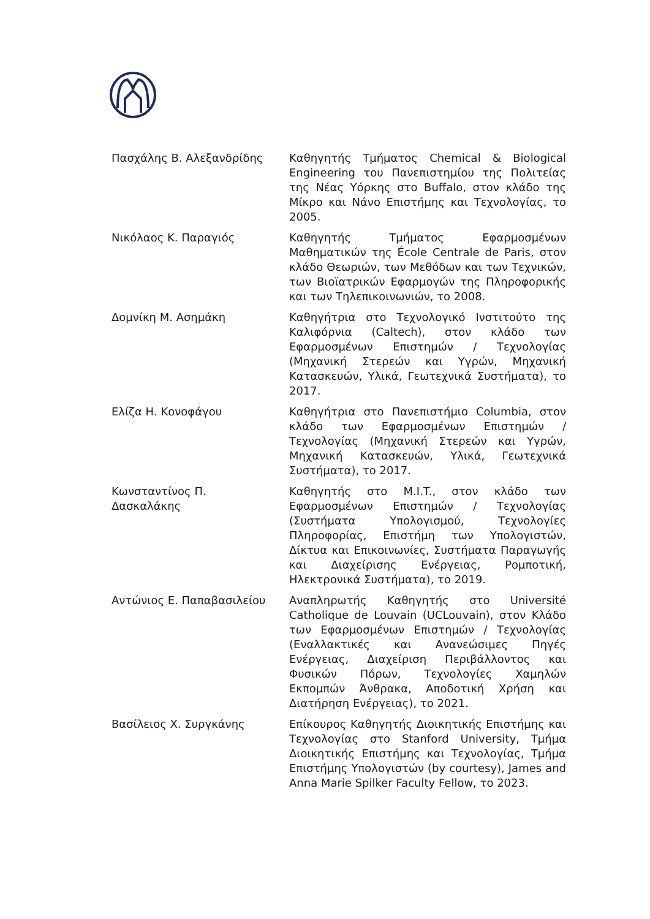| Πασχάλης Β. Αλεξανδρίδης | Καθηγητής Τμήματος Chemical & Biological Engineering του Πανεπιστημίου της Πολιτείας της Νέας Υόρκης στο Buffalo, στον κλάδο της Μίκρο και Νάνο Επιστήμης και Τεχνολογίας, το 2005. |
| Νικόλαος Κ. Παραγιός | Καθηγητής Τμήματος Εφαρμοσμένων Μαθηματικών της École Centrale de Paris, στον κλάδο Θεωριών, των Μεθόδων και των Τεχνικών, των Βιοϊατρικών Εφαρμογών της Πληροφορικής και των Τηλεπικοινωνιών, το 2008. |
| Δομνίκη Μ. Ασημάκη | Καθηγήτρια στο Τεχνολογικό Ινστιτούτο της Καλιφόρνια (Caltech), στον κλάδο των Εφαρμοσμένων Επιστημών / Τεχνολογίας (Μηχανική Στερεών και Υγρών, Μηχανική Κατασκευών, Υλικά, Γεωτεχνικά Συστήματα), το 2017. |
| Ελίζα Η. Κονοφάγου | Καθηγήτρια στο Πανεπιστήμιο Columbia, στον κλάδο των Εφαρμοσμένων Επιστημών / Τεχνολογίας (Μηχανική Στερεών και Υγρών, Μηχανική Κατασκευών, Υλικά, Γεωτεχνικά Συστήματα), το 2017. |
| Κωνσταντίνος Π. Δασκαλάκης | Καθηγητής στο M.I.T., στον κλάδο των Εφαρμοσμένων Επιστημών / Τεχνολογίας (Συστήματα Υπολογισμού, Τεχνολογίες Πληροφορίας, Επιστήμη των Υπολογιστών, Δίκτυα και Επικοινωνίες, Συστήματα Παραγωγής και Διαχείρισης Ενέργειας, Ρομποτική, Ηλεκτρονικά Συστήματα), το 2019. |
| Αντώνιος Ε. Παπαβασιλείου | Αναπληρωτής Καθηγητής στο Université Catholique de Louvain (UCLouvain), στον Κλάδο των Εφαρμοσμένων Επιστημών / Τεχνολογίας (Εναλλακτικές και Ανανεώσιμες Πηγές Ενέργειας, Διαχείριση Περιβάλλοντος και Φυσικών Πόρων, Τεχνολογίες Χαμηλών Εκπομπών Άνθρακα, Αποδοτική Χρήση και Διατήρηση Ενέργειας), το 2021. |
| Βασίλειος Χ. Συργκάνης | Επίκουρος Καθηγητής Διοικητικής Επιστήμης και Τεχνολογίας στο Stanford University, Τμήμα Διοικητικής Επιστήμης και Τεχνολογίας, Τμήμα Επιστήμης Υπολογιστών (by courtesy), James and Anna Marie Spilker Faculty Fellow, το 2023. |